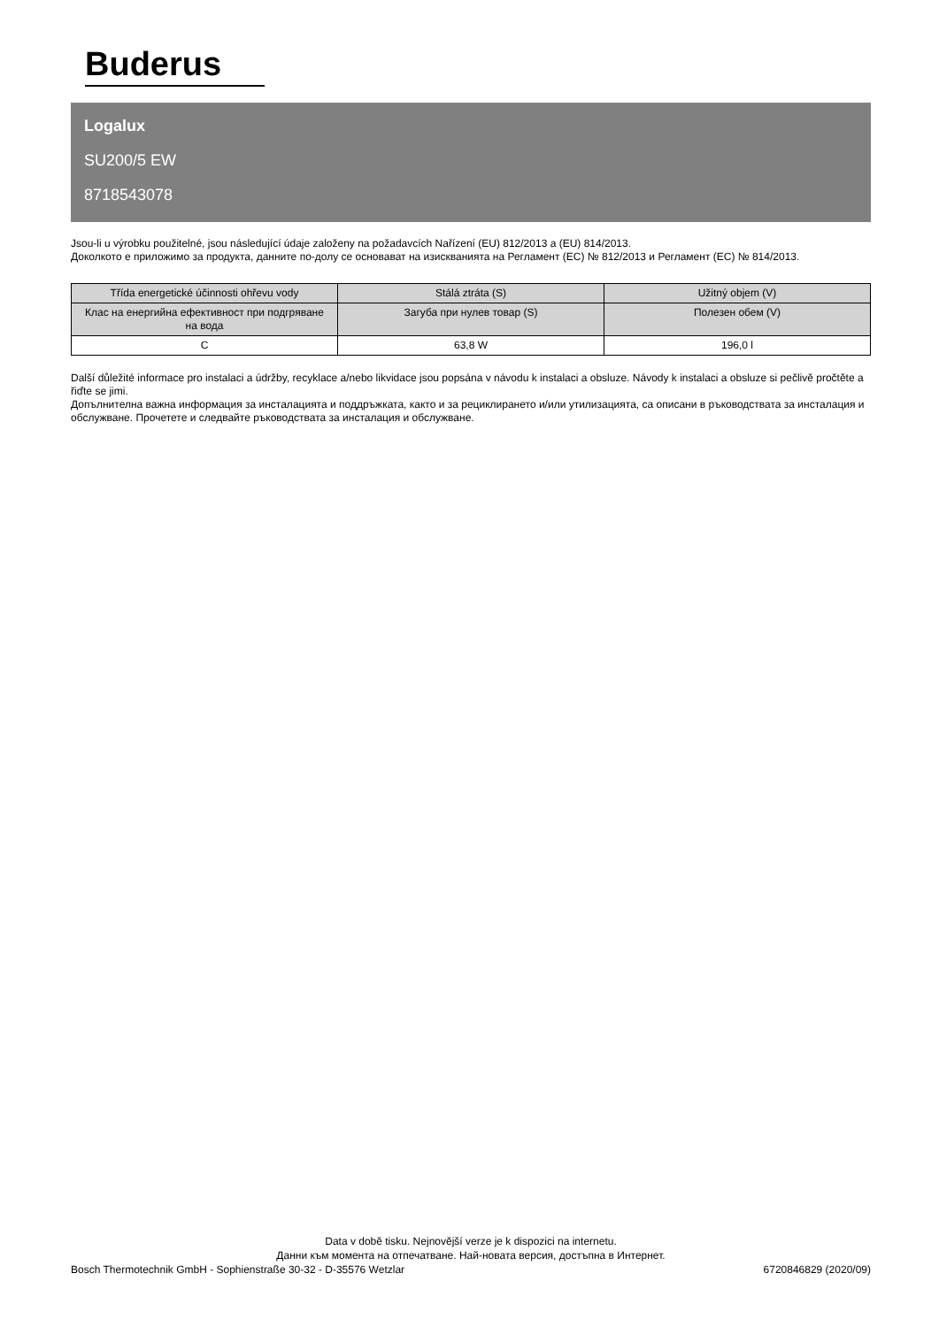Buderus
Logalux
SU200/5 EW
8718543078
Jsou-li u výrobku použitelné, jsou následující údaje založeny na požadavcích Nařízení (EU) 812/2013 a (EU) 814/2013.
Доколкото е приложимо за продукта, данните по-долу се основават на изискванията на Регламент (ЕС) № 812/2013 и Регламент (ЕС) № 814/2013.
| Třída energetické účinnosti ohřevu vody | Stálá ztráta (S) | Užitný objem (V) |
| --- | --- | --- |
| Клас на енергийна ефективност при подгряване на вода | Загуба при нулев товар (S) | Полезен обем (V) |
| C | 63,8 W | 196,0 l |
Další důležité informace pro instalaci a údržby, recyklace a/nebo likvidace jsou popsána v návodu k instalaci a obsluze. Návody k instalaci a obsluze si pečlivě pročtěte a řiďte se jimi.
Допълнителна важна информация за инсталацията и поддръжката, както и за рециклирането и/или утилизацията, са описани в ръководствата за инсталация и обслужване. Прочетете и следвайте ръководствата за инсталация и обслужване.
Data v době tisku. Nejnovější verze je k dispozici na internetu.
Данни към момента на отпечатване. Най-новата версия, достъпна в Интернет.
Bosch Thermotechnik GmbH - Sophienstraße 30-32 - D-35576 Wetzlar 6720846829 (2020/09)